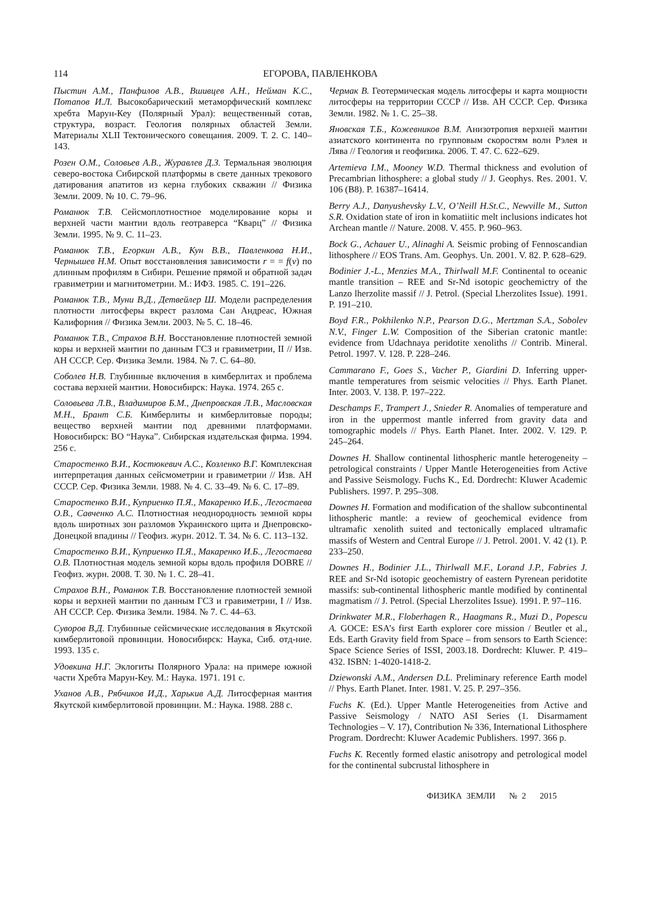114 ЕГОРОВА, ПАВЛЕНКОВА
Пыстин А.М., Панфилов А.В., Вшивцев А.Н., Нейман К.С., Потапов И.Л. Высокобарический метаморфический комплекс хребта Марун-Кеу (Полярный Урал): вещественный сотав, структура, возраст. Геология полярных областей Земли. Материалы XLII Тектонического совещания. 2009. Т. 2. С. 140–143.
Розен О.М., Соловьев А.В., Журавлев Д.З. Термальная эволюция северо-востока Сибирской платформы в свете данных трекового датирования апатитов из керна глубоких скважин // Физика Земли. 2009. № 10. С. 79–96.
Романюк Т.В. Сейсмоплотностное моделирование коры и верхней части мантии вдоль геотраверса “Кварц” // Физика Земли. 1995. № 9. С. 11–23.
Романюк Т.В., Егоркин А.В., Кун В.В., Павленкова Н.И., Чернышев Н.М. Опыт восстановления зависимости r = = f(v) по длинным профилям в Сибири. Решение прямой и обратной задач гравиметрии и магнитометрии. М.: ИФЗ. 1985. С. 191–226.
Романюк Т.В., Муни В.Д., Детвейлер Ш. Модели распределения плотности литосферы вкрест разлома Сан Андреас, Южная Калифорния // Физика Земли. 2003. № 5. С. 18–46.
Романюк Т.В., Страхов В.Н. Восстановление плотностей земной коры и верхней мантии по данным ГСЗ и гравиметрии, II // Изв. АН СССР. Сер. Физика Земли. 1984. № 7. С. 64–80.
Соболев Н.В. Глубинные включения в кимберлитах и проблема состава верхней мантии. Новосибирск: Наука. 1974. 265 с.
Соловьева Л.В., Владимиров Б.М., Днепровская Л.В., Масловская М.Н., Брант С.Б. Кимберлиты и кимберлитовые породы; вещество верхней мантии под древними платформами. Новосибирск: ВО “Наука”. Сибирская издательская фирма. 1994. 256 с.
Старостенко В.И., Костюкевич А.С., Козленко В.Г. Комплексная интерпретация данных сейсмометрии и гравиметрии // Изв. АН СССР. Сер. Физика Земли. 1988. № 4. С. 33–49. № 6. С. 17–89.
Старостенко В.И., Куприенко П.Я., Макаренко И.Б., Легостаева О.В., Савченко А.С. Плотностная неоднородность земной коры вдоль широтных зон разломов Украинского щита и Днепровско-Донецкой впадины // Геофиз. журн. 2012. Т. 34. № 6. С. 113–132.
Старостенко В.И., Куприенко П.Я., Макаренко И.Б., Легостаева О.В. Плотностная модель земной коры вдоль профиля DOBRE // Геофиз. журн. 2008. Т. 30. № 1. С. 28–41.
Страхов В.Н., Романюк Т.В. Восстановление плотностей земной коры и верхней мантии по данным ГСЗ и гравиметрии, I // Изв. АН СССР. Сер. Физика Земли. 1984. № 7. С. 44–63.
Суворов В.Д. Глубинные сейсмические исследования в Якутской кимберлитовой провинции. Новосибирск: Наука, Сиб. отд-ние. 1993. 135 с.
Удовкина Н.Г. Эклогиты Полярного Урала: на примере южной части Хребта Марун-Кеу. М.: Наука. 1971. 191 с.
Уханов А.В., Рябчиков И.Д., Харькив А.Д. Литосферная мантия Якутской кимберлитовой провинции. М.: Наука. 1988. 288 с.
Чермак В. Геотермическая модель литосферы и карта мощности литосферы на территории СССР // Изв. АН СССР. Сер. Физика Земли. 1982. № 1. С. 25–38.
Яновская Т.Б., Кожевников В.М. Анизотропия верхней мантии азиатского континента по групповым скоростям волн Рэлея и Лява // Геология и геофизика. 2006. Т. 47. С. 622–629.
Artemieva I.M., Mooney W.D. Thermal thickness and evolution of Precambrian lithosphere: a global study // J. Geophys. Res. 2001. V. 106 (B8). P. 16387–16414.
Berry A.J., Danyushevsky L.V., O’Neill H.St.C., Newville M., Sutton S.R. Oxidation state of iron in komatiitic melt inclusions indicates hot Archean mantle // Nature. 2008. V. 455. P. 960–963.
Bock G., Achauer U., Alinaghi A. Seismic probing of Fennoscandian lithosphere // EOS Trans. Am. Geophys. Un. 2001. V. 82. P. 628–629.
Bodinier J.-L., Menzies M.A., Thirlwall M.F. Continental to oceanic mantle transition – REE and Sr-Nd isotopic geochemictry of the Lanzo lherzolite massif // J. Petrol. (Special Lherzolites Issue). 1991. P. 191–210.
Boyd F.R., Pokhilenko N.P., Pearson D.G., Mertzman S.A., Sobolev N.V., Finger L.W. Composition of the Siberian cratonic mantle: evidence from Udachnaya peridotite xenoliths // Contrib. Mineral. Petrol. 1997. V. 128. P. 228–246.
Cammarano F., Goes S., Vacher P., Giardini D. Inferring upper-mantle temperatures from seismic velocities // Phys. Earth Planet. Inter. 2003. V. 138. P. 197–222.
Deschamps F., Trampert J., Snieder R. Anomalies of temperature and iron in the uppermost mantle inferred from gravity data and tomographic models // Phys. Earth Planet. Inter. 2002. V. 129. P. 245–264.
Downes H. Shallow continental lithospheric mantle heterogeneity – petrological constraints / Upper Mantle Heterogeneities from Active and Passive Seismology. Fuchs K., Ed. Dordrecht: Kluwer Academic Publishers. 1997. P. 295–308.
Downes H. Formation and modification of the shallow subcontinental lithospheric mantle: a review of geochemical evidence from ultramafic xenolith suited and tectonically emplaced ultramafic massifs of Western and Central Europe // J. Petrol. 2001. V. 42 (1). P. 233–250.
Downes H., Bodinier J.L., Thirlwall M.F., Lorand J.P., Fabries J. REE and Sr-Nd isotopic geochemistry of eastern Pyrenean peridotite massifs: sub-continental lithospheric mantle modified by continental magmatism // J. Petrol. (Special Lherzolites Issue). 1991. P. 97–116.
Drinkwater M.R., Floberhagen R., Haagmans R., Muzi D., Popescu A. GOCE: ESA’s first Earth explorer core mission / Beutler et al., Eds. Earth Gravity field from Space – from sensors to Earth Science: Space Science Series of ISSI, 2003.18. Dordrecht: Kluwer. P. 419–432. ISBN: 1-4020-1418-2.
Dziewonski A.M., Andersen D.L. Preliminary reference Earth model // Phys. Earth Planet. Inter. 1981. V. 25. P. 297–356.
Fuchs K. (Ed.). Upper Mantle Heterogeneities from Active and Passive Seismology / NATO ASI Series (1. Disarmament Technologies – V. 17), Contribution № 336, International Lithosphere Program. Dordrecht: Kluwer Academic Publishers. 1997. 366 p.
Fuchs K. Recently formed elastic anisotropy and petrological model for the continental subcrustal lithosphere in
ФИЗИКА ЗЕМЛИ № 2 2015